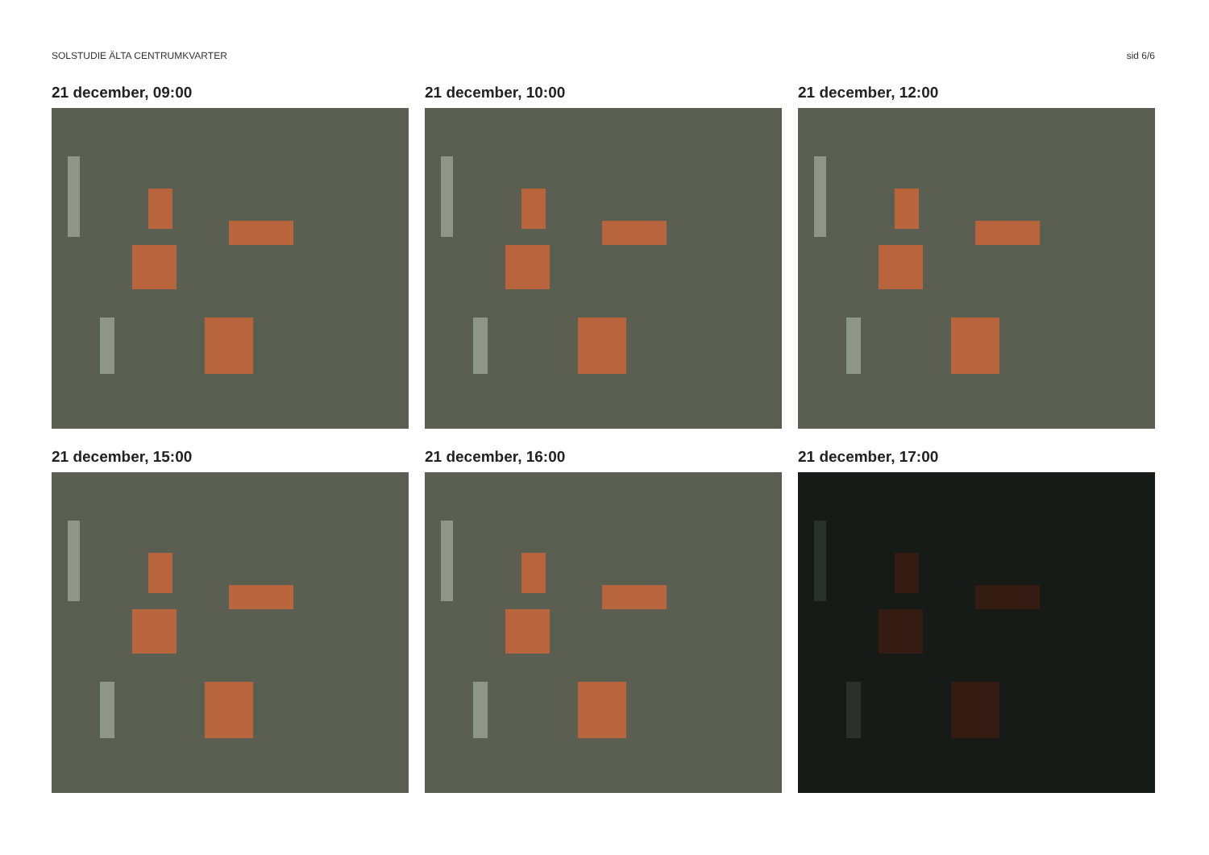SOLSTUDIE ÄLTA CENTRUMKVARTER sid 6/6
21 december, 09:00
21 december, 10:00
21 december, 12:00
21 december, 15:00
21 december, 16:00
21 december, 17:00